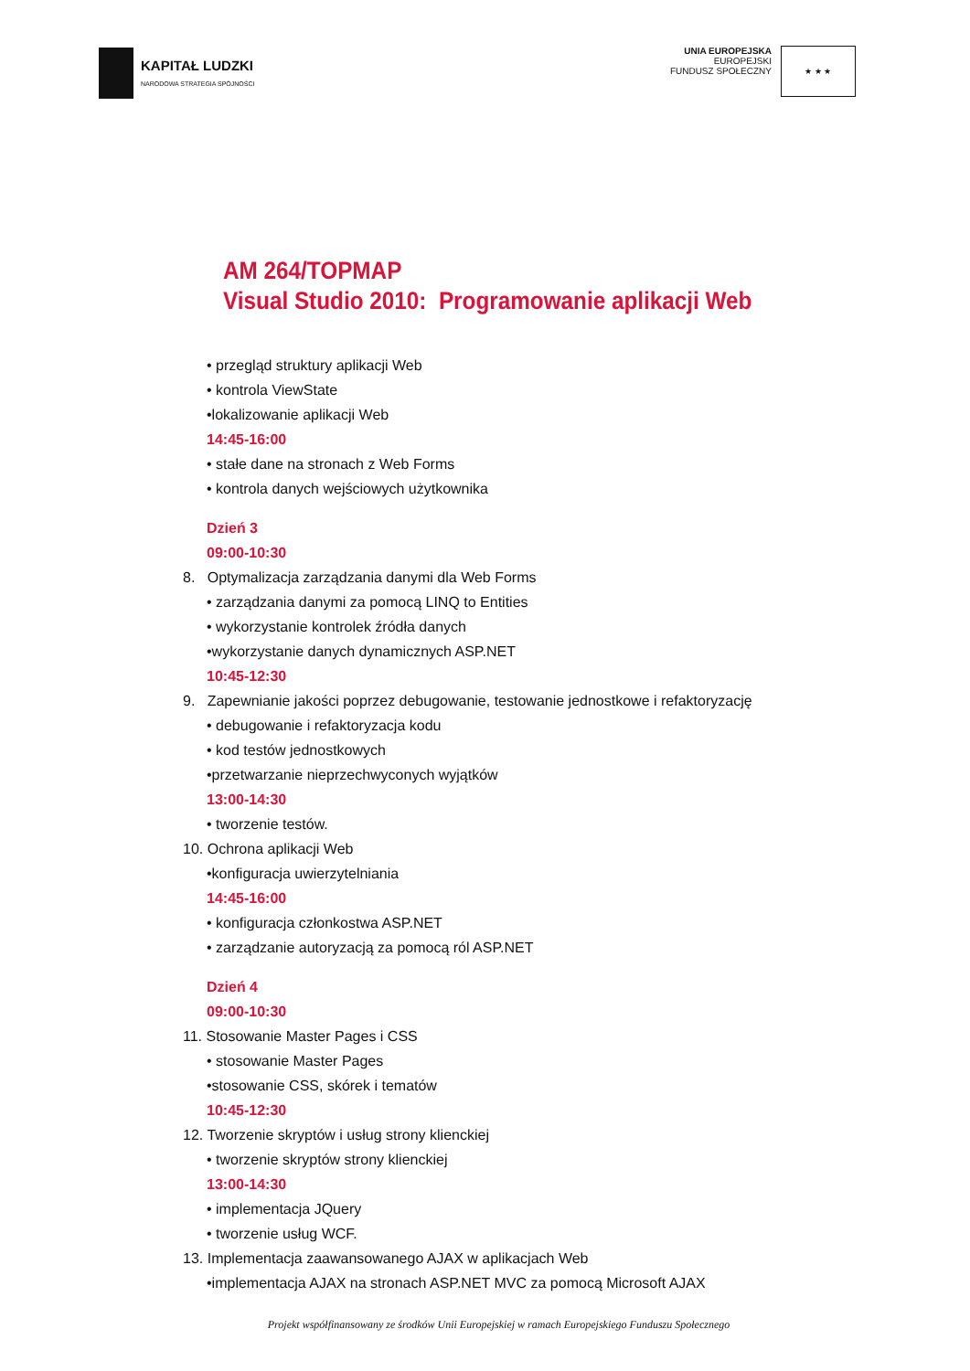KAPITAŁ LUDZKI
NARODOWA STRATEGIA SPÓJNOŚCI
UNIA EUROPEJSKA
EUROPEJSKI
FUNDUSZ SPOŁECZNY
★ ★ ★
AM 264/TOPMAP
Visual Studio 2010: Programowanie aplikacji Web
• przegląd struktury aplikacji Web
• kontrola ViewState
•lokalizowanie aplikacji Web
14:45-16:00
• stałe dane na stronach z Web Forms
• kontrola danych wejściowych użytkownika
Dzień 3
09:00-10:30
8. Optymalizacja zarządzania danymi dla Web Forms
• zarządzania danymi za pomocą LINQ to Entities
• wykorzystanie kontrolek źródła danych
•wykorzystanie danych dynamicznych ASP.NET
10:45-12:30
9. Zapewnianie jakości poprzez debugowanie, testowanie jednostkowe i refaktoryzację
• debugowanie i refaktoryzacja kodu
• kod testów jednostkowych
•przetwarzanie nieprzechwyconych wyjątków
13:00-14:30
• tworzenie testów.
10. Ochrona aplikacji Web
•konfiguracja uwierzytelniania
14:45-16:00
• konfiguracja członkostwa ASP.NET
• zarządzanie autoryzacją za pomocą ról ASP.NET
Dzień 4
09:00-10:30
11. Stosowanie Master Pages i CSS
• stosowanie Master Pages
•stosowanie CSS, skórek i tematów
10:45-12:30
12. Tworzenie skryptów i usług strony klienckiej
• tworzenie skryptów strony klienckiej
13:00-14:30
• implementacja JQuery
• tworzenie usług WCF.
13. Implementacja zaawansowanego AJAX w aplikacjach Web
•implementacja AJAX na stronach ASP.NET MVC za pomocą Microsoft AJAX
Projekt współfinansowany ze środków Unii Europejskiej w ramach Europejskiego Funduszu Społecznego